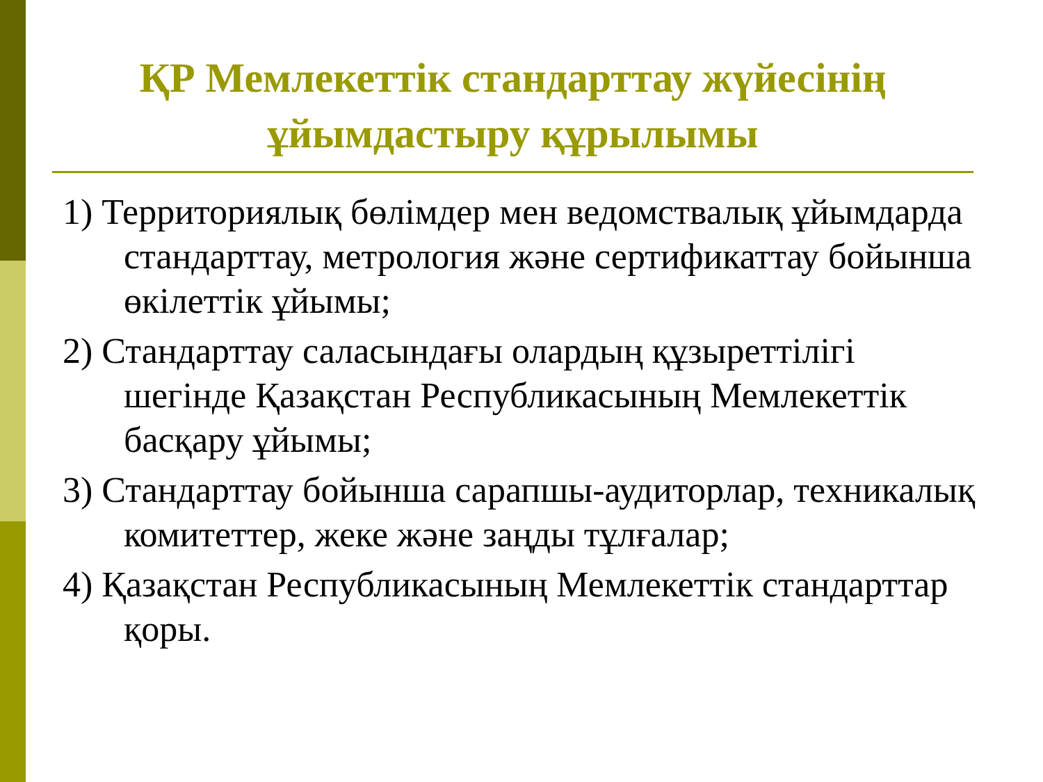ҚР Мемлекеттік стандарттау жүйесінің ұйымдастыру құрылымы
1) Территориялық бөлімдер мен ведомствалық ұйымдарда стандарттау, метрология және сертификаттау бойынша өкілеттік ұйымы;
2) Стандарттау саласындағы олардың құзыреттілігі шегінде Қазақстан Республикасының Мемлекеттік басқару ұйымы;
3) Стандарттау бойынша сарапшы-аудиторлар, техникалық комитеттер, жеке және заңды тұлғалар;
4) Қазақстан Республикасының Мемлекеттік стандарттар қоры.